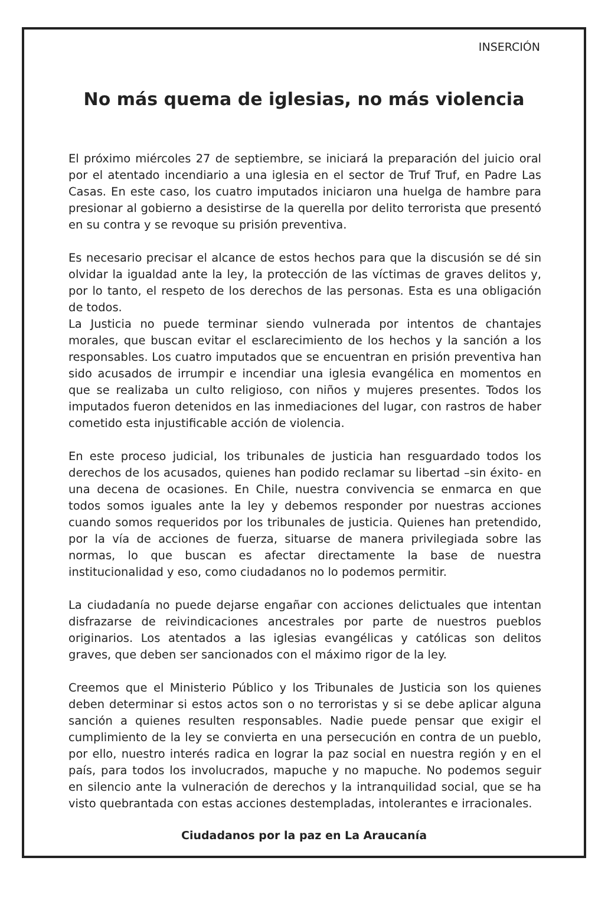INSERCIÓN
No más quema de iglesias, no más violencia
El próximo miércoles 27 de septiembre, se iniciará la preparación del juicio oral por el atentado incendiario a una iglesia en el sector de Truf Truf, en Padre Las Casas. En este caso, los cuatro imputados iniciaron una huelga de hambre para presionar al gobierno a desistirse de la querella por delito terrorista que presentó en su contra y se revoque su prisión preventiva.
Es necesario precisar el alcance de estos hechos para que la discusión se dé sin olvidar la igualdad ante la ley, la protección de las víctimas de graves delitos y, por lo tanto, el respeto de los derechos de las personas. Esta es una obligación de todos.
La Justicia no puede terminar siendo vulnerada por intentos de chantajes morales, que buscan evitar el esclarecimiento de los hechos y la sanción a los responsables. Los cuatro imputados que se encuentran en prisión preventiva han sido acusados de irrumpir e incendiar una iglesia evangélica en momentos en que se realizaba un culto religioso, con niños y mujeres presentes. Todos los imputados fueron detenidos en las inmediaciones del lugar, con rastros de haber cometido esta injustificable acción de violencia.
En este proceso judicial, los tribunales de justicia han resguardado todos los derechos de los acusados, quienes han podido reclamar su libertad –sin éxito- en una decena de ocasiones. En Chile, nuestra convivencia se enmarca en que todos somos iguales ante la ley y debemos responder por nuestras acciones cuando somos requeridos por los tribunales de justicia. Quienes han pretendido, por la vía de acciones de fuerza, situarse de manera privilegiada sobre las normas, lo que buscan es afectar directamente la base de nuestra institucionalidad y eso, como ciudadanos no lo podemos permitir.
La ciudadanía no puede dejarse engañar con acciones delictuales que intentan disfrazarse de reivindicaciones ancestrales por parte de nuestros pueblos originarios. Los atentados a las iglesias evangélicas y católicas son delitos graves, que deben ser sancionados con el máximo rigor de la ley.
Creemos que el Ministerio Público y los Tribunales de Justicia son los quienes deben determinar si estos actos son o no terroristas y si se debe aplicar alguna sanción a quienes resulten responsables. Nadie puede pensar que exigir el cumplimiento de la ley se convierta en una persecución en contra de un pueblo, por ello, nuestro interés radica en lograr la paz social en nuestra región y en el país, para todos los involucrados, mapuche y no mapuche. No podemos seguir en silencio ante la vulneración de derechos y la intranquilidad social, que se ha visto quebrantada con estas acciones destempladas, intolerantes e irracionales.
Ciudadanos por la paz en La Araucanía